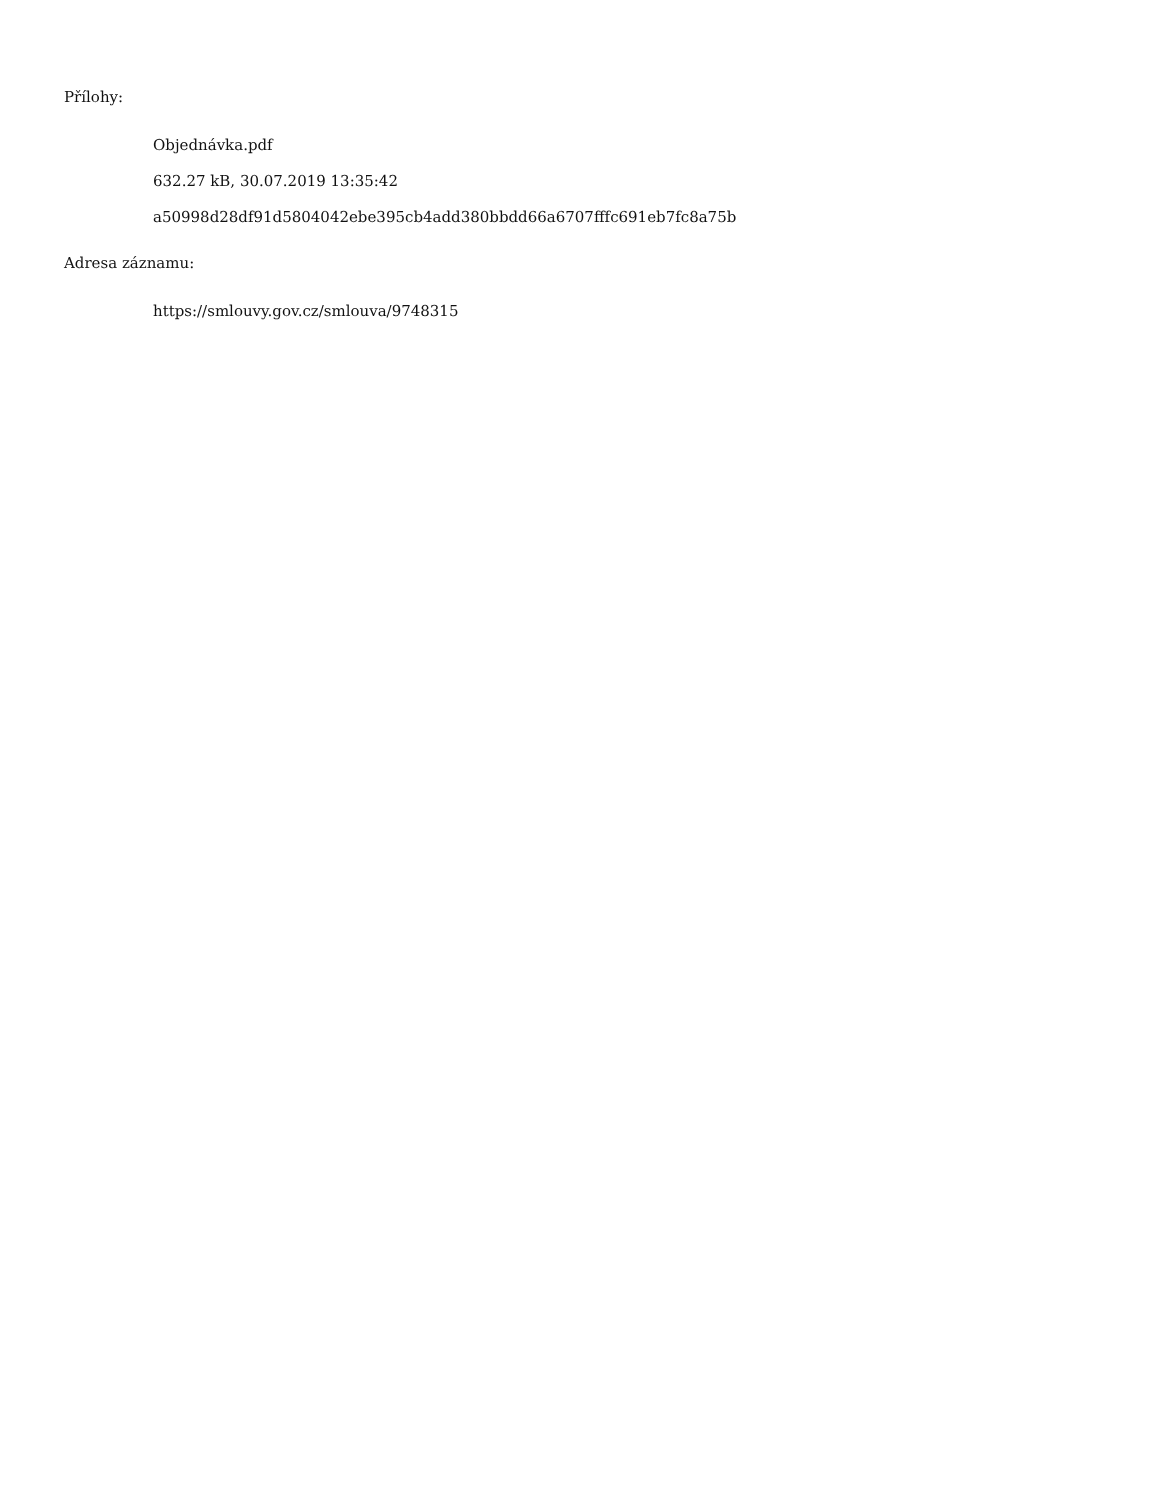Přílohy:
Objednávka.pdf
632.27 kB, 30.07.2019 13:35:42
a50998d28df91d5804042ebe395cb4add380bbdd66a6707fffc691eb7fc8a75b
Adresa záznamu:
https://smlouvy.gov.cz/smlouva/9748315